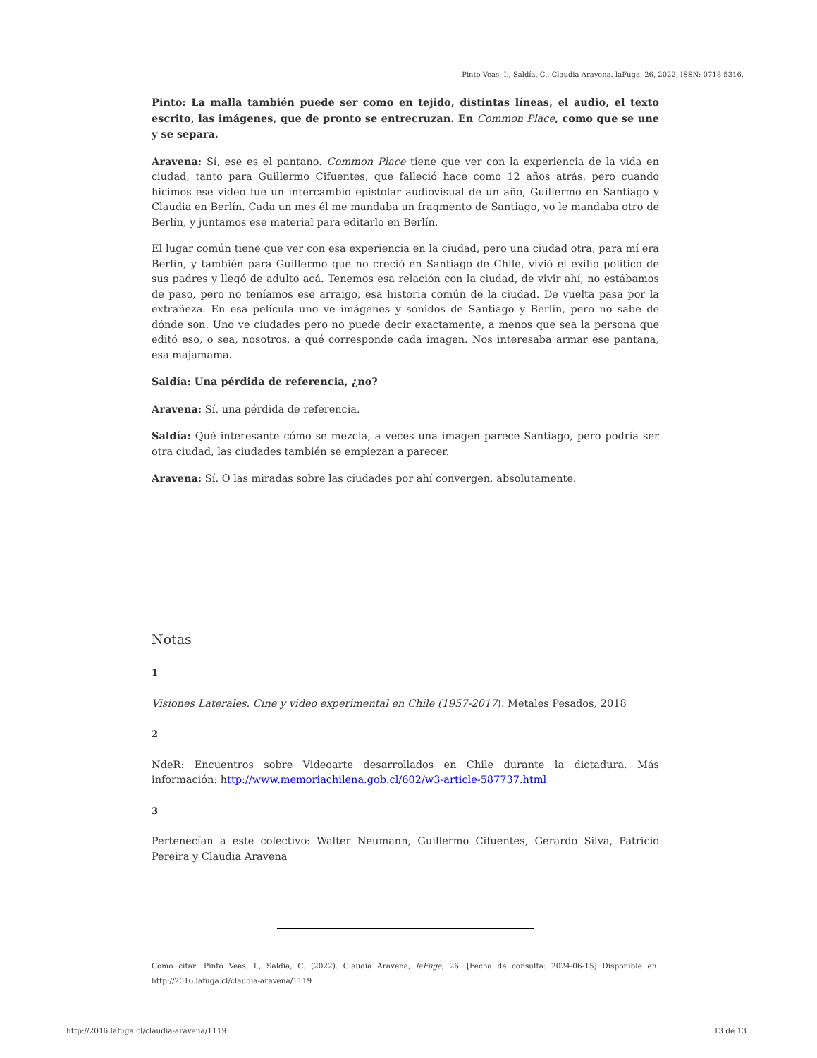Pinto Veas, I., Saldía, C.. Claudia Aravena. laFuga, 26, 2022, ISSN: 0718-5316.
Pinto: La malla también puede ser como en tejido, distintas líneas, el audio, el texto escrito, las imágenes, que de pronto se entrecruzan. En Common Place, como que se une y se separa.
Aravena: Sí, ese es el pantano. Common Place tiene que ver con la experiencia de la vida en ciudad, tanto para Guillermo Cifuentes, que falleció hace como 12 años atrás, pero cuando hicimos ese video fue un intercambio epistolar audiovisual de un año, Guillermo en Santiago y Claudia en Berlín. Cada un mes él me mandaba un fragmento de Santiago, yo le mandaba otro de Berlín, y juntamos ese material para editarlo en Berlín.
El lugar común tiene que ver con esa experiencia en la ciudad, pero una ciudad otra, para mí era Berlín, y también para Guillermo que no creció en Santiago de Chile, vivió el exilio político de sus padres y llegó de adulto acá. Tenemos esa relación con la ciudad, de vivir ahí, no estábamos de paso, pero no teníamos ese arraigo, esa historia común de la ciudad. De vuelta pasa por la extrañeza. En esa película uno ve imágenes y sonidos de Santiago y Berlín, pero no sabe de dónde son. Uno ve ciudades pero no puede decir exactamente, a menos que sea la persona que editó eso, o sea, nosotros, a qué corresponde cada imagen. Nos interesaba armar ese pantana, esa majamama.
Saldía: Una pérdida de referencia, ¿no?
Aravena: Sí, una pérdida de referencia.
Saldía: Qué interesante cómo se mezcla, a veces una imagen parece Santiago, pero podría ser otra ciudad, las ciudades también se empiezan a parecer.
Aravena: Sí. O las miradas sobre las ciudades por ahí convergen, absolutamente.
Notas
1
Visiones Laterales. Cine y video experimental en Chile (1957-2017). Metales Pesados, 2018
2
NdeR: Encuentros sobre Videoarte desarrollados en Chile durante la dictadura. Más información: http://www.memoriachilena.gob.cl/602/w3-article-587737.html
3
Pertenecían a este colectivo: Walter Neumann, Guillermo Cifuentes, Gerardo Silva, Patricio Pereira y Claudia Aravena
Como citar: Pinto Veas, I., Saldía, C. (2022). Claudia Aravena, laFuga, 26. [Fecha de consulta: 2024-06-15] Disponible en: http://2016.lafuga.cl/claudia-aravena/1119
http://2016.lafuga.cl/claudia-aravena/1119 13 de 13